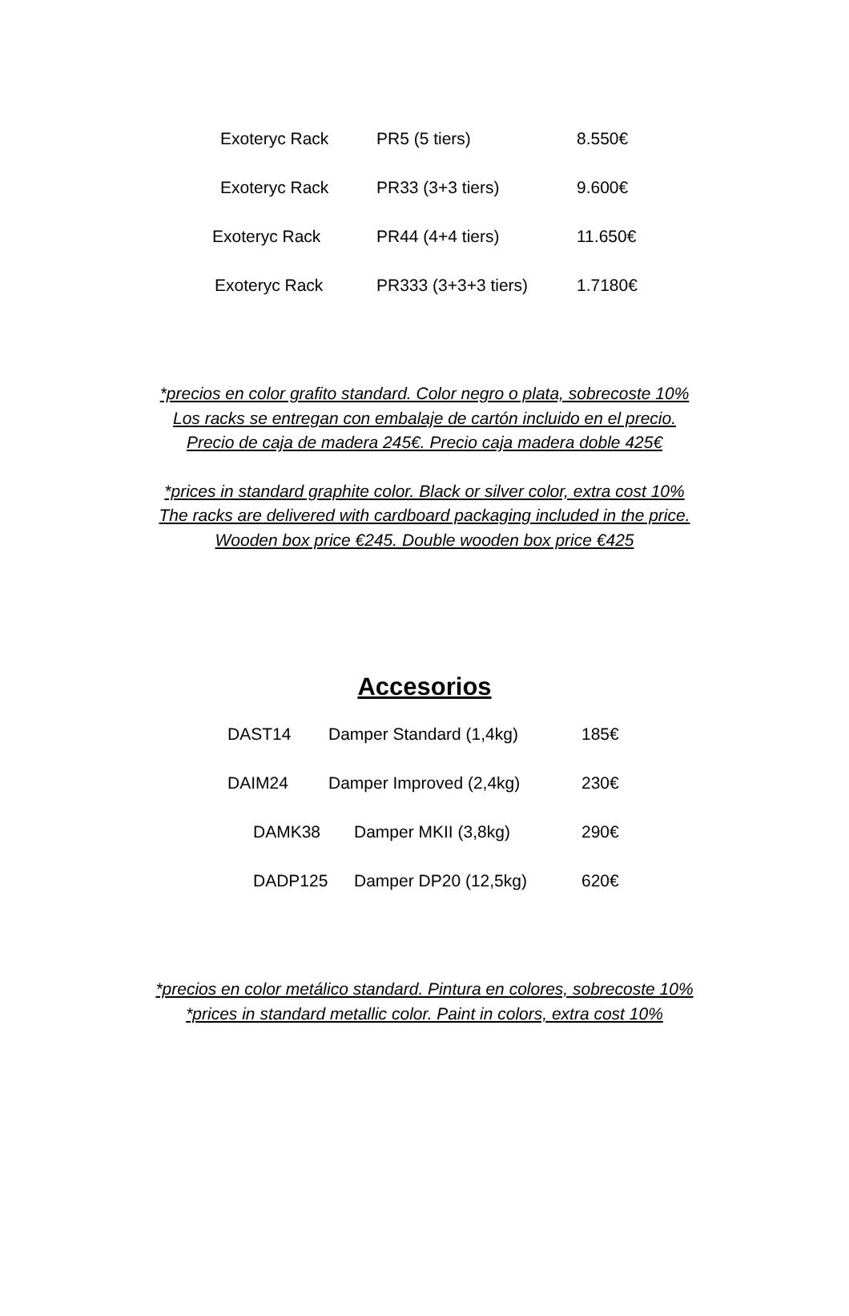| Exoteryc Rack | PR5 (5 tiers) | 8.550€ |
| Exoteryc Rack | PR33 (3+3 tiers) | 9.600€ |
| Exoteryc Rack | PR44 (4+4 tiers) | 11.650€ |
| Exoteryc Rack | PR333 (3+3+3 tiers) | 1.7180€ |
*precios en color grafito standard. Color negro o plata, sobrecoste 10%
Los racks se entregan con embalaje de cartón incluido en el precio.
Precio de caja de madera 245€. Precio caja madera doble 425€
*prices in standard graphite color. Black or silver color, extra cost 10%
The racks are delivered with cardboard packaging included in the price.
Wooden box price €245. Double wooden box price €425
Accesorios
| DAST14 | Damper Standard (1,4kg) | 185€ |
| DAIM24 | Damper Improved (2,4kg) | 230€ |
| DAMK38 | Damper MKII (3,8kg) | 290€ |
| DADP125 | Damper DP20 (12,5kg) | 620€ |
*precios en color metálico standard. Pintura en colores, sobrecoste 10%
*prices in standard metallic color. Paint in colors, extra cost 10%